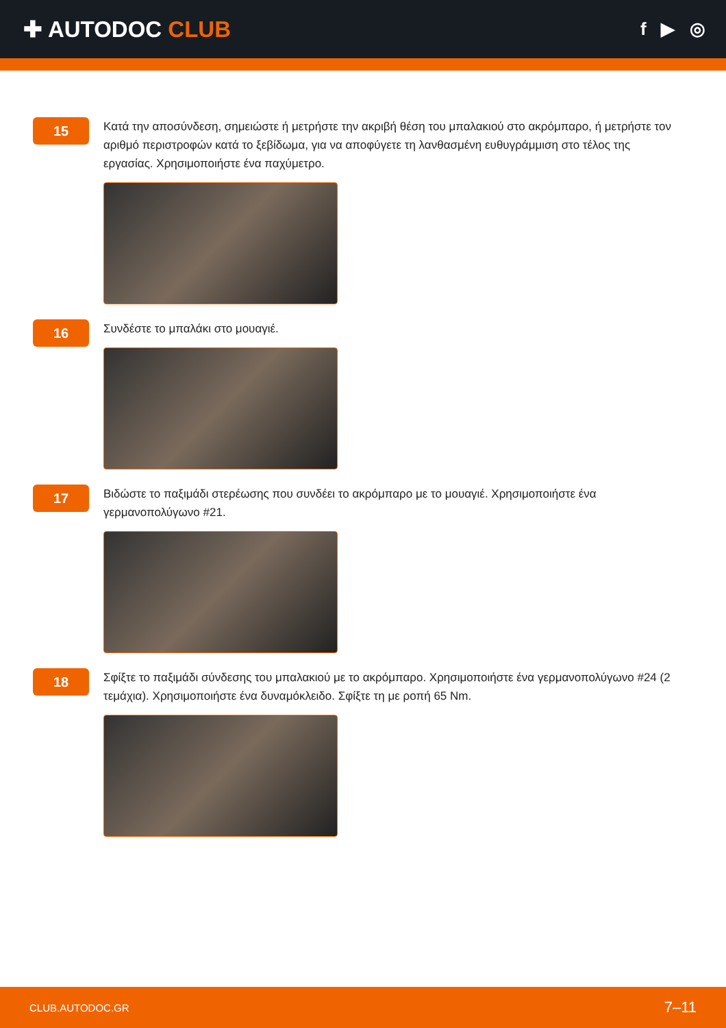✚ AUTODOC CLUB
f ▶ ◎
15
Κατά την αποσύνδεση, σημειώστε ή μετρήστε την ακριβή θέση του μπαλακιού στο ακρόμπαρο, ή μετρήστε τον αριθμό περιστροφών κατά το ξεβίδωμα, για να αποφύγετε τη λανθασμένη ευθυγράμμιση στο τέλος της εργασίας. Χρησιμοποιήστε ένα παχύμετρο.
16
Συνδέστε το μπαλάκι στο μουαγιέ.
17
Βιδώστε το παξιμάδι στερέωσης που συνδέει το ακρόμπαρο με το μουαγιέ. Χρησιμοποιήστε ένα γερμανοπολύγωνο #21.
18
Σφίξτε το παξιμάδι σύνδεσης του μπαλακιού με το ακρόμπαρο. Χρησιμοποιήστε ένα γερμανοπολύγωνο #24 (2 τεμάχια). Χρησιμοποιήστε ένα δυναμόκλειδο. Σφίξτε τη με ροπή 65 Nm.
CLUB.AUTODOC.GR 7–11